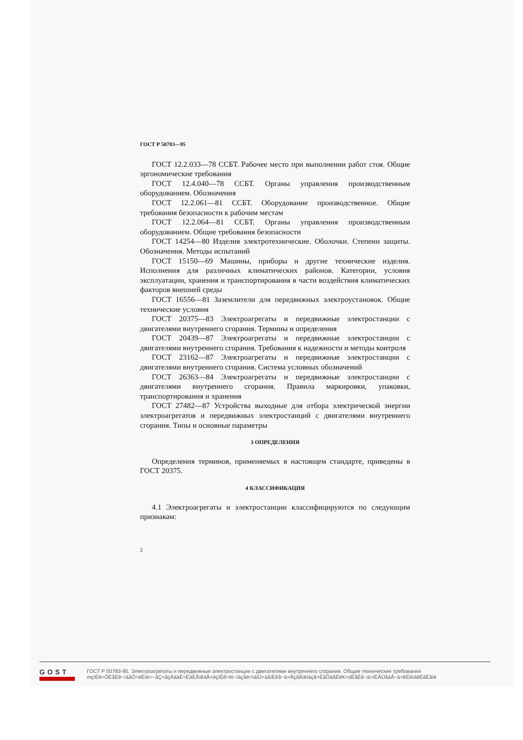ГОСТ Р 50783—95
ГОСТ 12.2.033—78 ССБТ. Рабочее место при выполнении работ стоя. Общие эргономические требования
ГОСТ 12.4.040—78 ССБТ. Органы управления производственным оборудованием. Обозначения
ГОСТ 12.2.061—81 ССБТ. Оборудование производственное. Общие требования безопасности к рабочим местам
ГОСТ 12.2.064—81 ССБТ. Органы управления производственным оборудованием. Общие требования безопасности
ГОСТ 14254—80 Изделия электротехнические. Оболочки. Степени защиты. Обозначения. Методы испытаний
ГОСТ 15150—69 Машины, приборы и другие технические изделия. Исполнения для различных климатических районов. Категории, условия эксплуатации, хранения и транспортирования в части воздействия климатических факторов внешней среды
ГОСТ 16556—81 Заземлители для передвижных электроустановок. Общие технические условия
ГОСТ 20375—83 Электроагрегаты и передвижные электростанции с двигателями внутреннего сгорания. Термины и определения
ГОСТ 20439—87 Электроагрегаты и передвижные электростанции с двигателями внутреннего сгорания. Требования к надежности и методы контроля
ГОСТ 23162—87 Электроагрегаты и передвижные электростанции с двигателями внутреннего сгорания. Система условных обозначений
ГОСТ 26363—84 Электроагрегаты и передвижные электростанции с двигателями внутреннего сгорания. Правила маркировки, упаковки, транспортирования и хранения
ГОСТ 27482—87 Устройства выходные для отбора электрической энергии электроагрегатов и передвижных электростанций с двигателями внутреннего сгорания. Типы и основные параметры
3 ОПРЕДЕЛЕНИЯ
Определения терминов, применяемых в настоящем стандарте, приведены в ГОСТ 20375.
4 КЛАССИФИКАЦИЯ
4.1 Электроагрегаты и электростанции классифицируются по следующим признакам:
2
GOST
ГОСТ Р 50783-95, Электроагрегаты и передвижные электростанции с двигателями внутреннего сгорания. Общие технические требования
mçïÉê=ÖÉåÉê~íáåÖ=ëÉíë=~åÇ=ãçÄáäÉ=ÉäÉÅíêáÅ=éçïÉê=ëí~íáçåë=ïáíÜ=áåíÉêå~ä=ÅçãÄìëíáçå=ÉåÖáåÉëK=dÉåÉê~ä=íÉÅÜåáÅ~ä=êÉèìáêÉãÉåíë